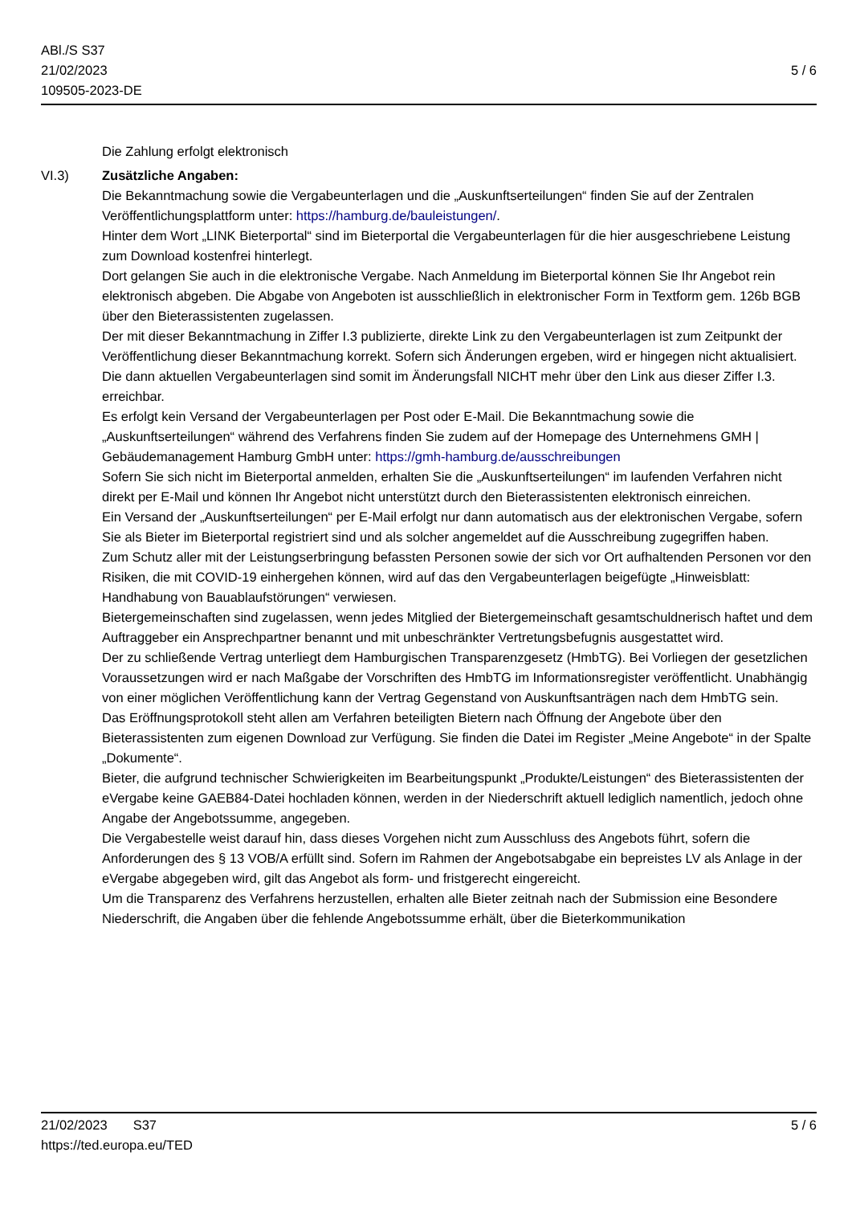ABl./S S37
21/02/2023
109505-2023-DE
5 / 6
Die Zahlung erfolgt elektronisch
VI.3) Zusätzliche Angaben:
Die Bekanntmachung sowie die Vergabeunterlagen und die „Auskunftserteilungen“ finden Sie auf der Zentralen Veröffentlichungsplattform unter: https://hamburg.de/bauleistungen/.
Hinter dem Wort „LINK Bieterportal“ sind im Bieterportal die Vergabeunterlagen für die hier ausgeschriebene Leistung zum Download kostenfrei hinterlegt.
Dort gelangen Sie auch in die elektronische Vergabe. Nach Anmeldung im Bieterportal können Sie Ihr Angebot rein elektronisch abgeben. Die Abgabe von Angeboten ist ausschließlich in elektronischer Form in Textform gem. 126b BGB über den Bieterassistenten zugelassen.
Der mit dieser Bekanntmachung in Ziffer I.3 publizierte, direkte Link zu den Vergabeunterlagen ist zum Zeitpunkt der Veröffentlichung dieser Bekanntmachung korrekt. Sofern sich Änderungen ergeben, wird er hingegen nicht aktualisiert. Die dann aktuellen Vergabeunterlagen sind somit im Änderungsfall NICHT mehr über den Link aus dieser Ziffer I.3. erreichbar.
Es erfolgt kein Versand der Vergabeunterlagen per Post oder E-Mail. Die Bekanntmachung sowie die „Auskunftserteilungen“ während des Verfahrens finden Sie zudem auf der Homepage des Unternehmens GMH | Gebäudemanagement Hamburg GmbH unter: https://gmh-hamburg.de/ausschreibungen
Sofern Sie sich nicht im Bieterportal anmelden, erhalten Sie die „Auskunftserteilungen“ im laufenden Verfahren nicht direkt per E-Mail und können Ihr Angebot nicht unterstützt durch den Bieterassistenten elektronisch einreichen.
Ein Versand der „Auskunftserteilungen“ per E-Mail erfolgt nur dann automatisch aus der elektronischen Vergabe, sofern Sie als Bieter im Bieterportal registriert sind und als solcher angemeldet auf die Ausschreibung zugegriffen haben.
Zum Schutz aller mit der Leistungserbringung befassten Personen sowie der sich vor Ort aufhaltenden Personen vor den Risiken, die mit COVID-19 einhergehen können, wird auf das den Vergabeunterlagen beigefügte „Hinweisblatt: Handhabung von Bauablaufstörungen“ verwiesen.
Bietergemeinschaften sind zugelassen, wenn jedes Mitglied der Bietergemeinschaft gesamtschuldnerisch haftet und dem Auftraggeber ein Ansprechpartner benannt und mit unbeschränkter Vertretungsbefugnis ausgestattet wird.
Der zu schließende Vertrag unterliegt dem Hamburgischen Transparenzgesetz (HmbTG). Bei Vorliegen der gesetzlichen Voraussetzungen wird er nach Maßgabe der Vorschriften des HmbTG im Informationsregister veröffentlicht. Unabhängig von einer möglichen Veröffentlichung kann der Vertrag Gegenstand von Auskunftsanträgen nach dem HmbTG sein.
Das Eröffnungsprotokoll steht allen am Verfahren beteiligten Bietern nach Öffnung der Angebote über den Bieterassistenten zum eigenen Download zur Verfügung. Sie finden die Datei im Register „Meine Angebote“ in der Spalte „Dokumente“.
Bieter, die aufgrund technischer Schwierigkeiten im Bearbeitungspunkt „Produkte/Leistungen“ des Bieterassistenten der eVergabe keine GAEB84-Datei hochladen können, werden in der Niederschrift aktuell lediglich namentlich, jedoch ohne Angabe der Angebotssumme, angegeben.
Die Vergabestelle weist darauf hin, dass dieses Vorgehen nicht zum Ausschluss des Angebots führt, sofern die Anforderungen des § 13 VOB/A erfüllt sind. Sofern im Rahmen der Angebotsabgabe ein bepreistes LV als Anlage in der eVergabe abgegeben wird, gilt das Angebot als form- und fristgerecht eingereicht.
Um die Transparenz des Verfahrens herzustellen, erhalten alle Bieter zeitnah nach der Submission eine Besondere Niederschrift, die Angaben über die fehlende Angebotssumme erhält, über die Bieterkommunikation
21/02/2023 S37
https://ted.europa.eu/TED
5 / 6